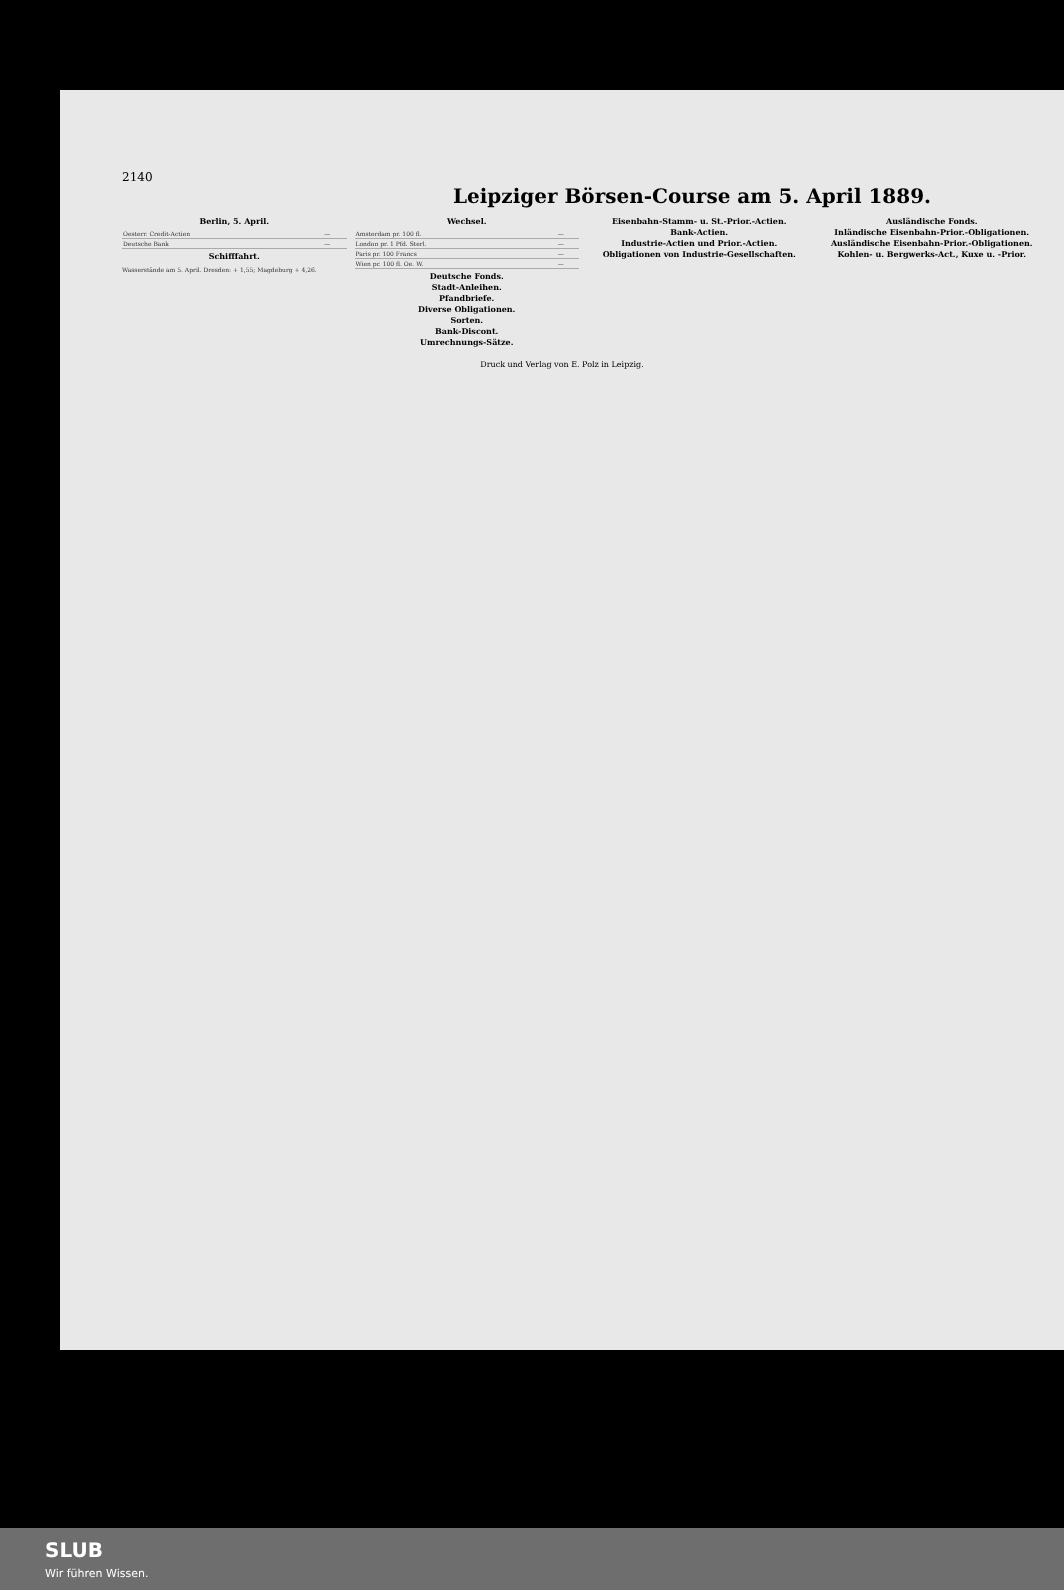2140
Leipziger Börsen-Course am 5. April 1889.
Berlin, 5. April.
| Oesterr. Credit-Actien | — |
| Deutsche Bank | — |
Schifffahrt.
Wasserstände am 5. April. Dresden: + 1,55; Magdeburg + 4,26.
Wechsel.
| Amsterdam pr. 100 fl. | — |
| London pr. 1 Pfd. Sterl. | — |
| Paris pr. 100 Francs | — |
| Wien pr. 100 fl. Oe. W. | — |
Deutsche Fonds.
Stadt-Anleihen.
Pfandbriefe.
Diverse Obligationen.
Sorten.
Bank-Discont.
Umrechnungs-Sätze.
Eisenbahn-Stamm- u. St.-Prior.-Actien.
Bank-Actien.
Industrie-Actien und Prior.-Actien.
Obligationen von Industrie-Gesellschaften.
Ausländische Fonds.
Inländische Eisenbahn-Prior.-Obligationen.
Ausländische Eisenbahn-Prior.-Obligationen.
Kohlen- u. Bergwerks-Act., Kuxe u. -Prior.
Druck und Verlag von E. Polz in Leipzig.
SLUB
Wir führen Wissen.